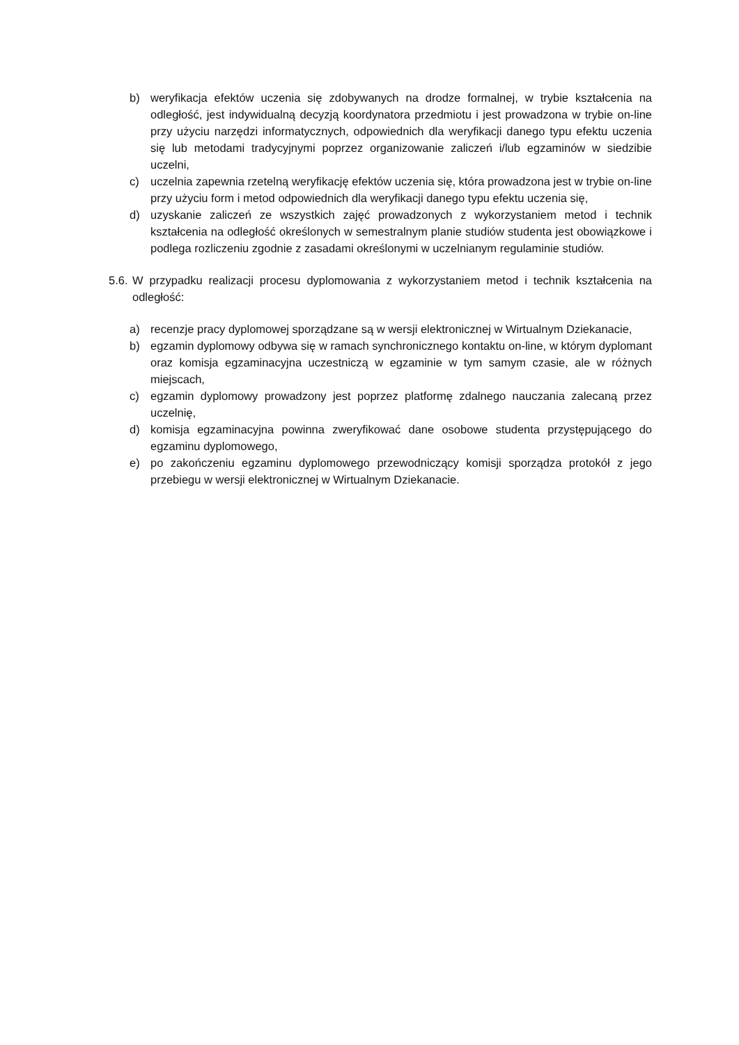b) weryfikacja efektów uczenia się zdobywanych na drodze formalnej, w trybie kształcenia na odległość, jest indywidualną decyzją koordynatora przedmiotu i jest prowadzona w trybie on-line przy użyciu narzędzi informatycznych, odpowiednich dla weryfikacji danego typu efektu uczenia się lub metodami tradycyjnymi poprzez organizowanie zaliczeń i/lub egzaminów w siedzibie uczelni,
c) uczelnia zapewnia rzetelną weryfikację efektów uczenia się, która prowadzona jest w trybie on-line przy użyciu form i metod odpowiednich dla weryfikacji danego typu efektu uczenia się,
d) uzyskanie zaliczeń ze wszystkich zajęć prowadzonych z wykorzystaniem metod i technik kształcenia na odległość określonych w semestralnym planie studiów studenta jest obowiązkowe i podlega rozliczeniu zgodnie z zasadami określonymi w uczelnianym regulaminie studiów.
5.6.
W przypadku realizacji procesu dyplomowania z wykorzystaniem metod i technik kształcenia na odległość:
a) recenzje pracy dyplomowej sporządzane są w wersji elektronicznej w Wirtualnym Dziekanacie,
b) egzamin dyplomowy odbywa się w ramach synchronicznego kontaktu on-line, w którym dyplomant oraz komisja egzaminacyjna uczestniczą w egzaminie w tym samym czasie, ale w różnych miejscach,
c) egzamin dyplomowy prowadzony jest poprzez platformę zdalnego nauczania zalecaną przez uczelnię,
d) komisja egzaminacyjna powinna zweryfikować dane osobowe studenta przystępującego do egzaminu dyplomowego,
e) po zakończeniu egzaminu dyplomowego przewodniczący komisji sporządza protokół z jego przebiegu w wersji elektronicznej w Wirtualnym Dziekanacie.